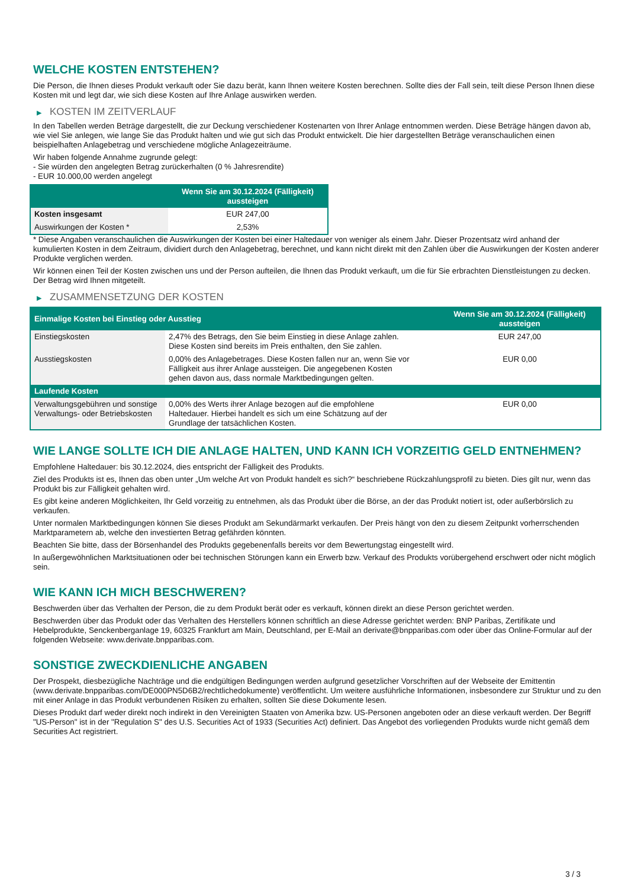WELCHE KOSTEN ENTSTEHEN?
Die Person, die Ihnen dieses Produkt verkauft oder Sie dazu berät, kann Ihnen weitere Kosten berechnen. Sollte dies der Fall sein, teilt diese Person Ihnen diese Kosten mit und legt dar, wie sich diese Kosten auf Ihre Anlage auswirken werden.
▶ KOSTEN IM ZEITVERLAUF
In den Tabellen werden Beträge dargestellt, die zur Deckung verschiedener Kostenarten von Ihrer Anlage entnommen werden. Diese Beträge hängen davon ab, wie viel Sie anlegen, wie lange Sie das Produkt halten und wie gut sich das Produkt entwickelt. Die hier dargestellten Beträge veranschaulichen einen beispielhaften Anlagebetrag und verschiedene mögliche Anlagezeiträume.
Wir haben folgende Annahme zugrunde gelegt:
- Sie würden den angelegten Betrag zurückerhalten (0 % Jahresrendite)
- EUR 10.000,00 werden angelegt
| | Wenn Sie am 30.12.2024 (Fälligkeit) aussteigen |
| --- | --- |
| Kosten insgesamt | EUR 247,00 |
| Auswirkungen der Kosten * | 2,53% |
* Diese Angaben veranschaulichen die Auswirkungen der Kosten bei einer Haltedauer von weniger als einem Jahr. Dieser Prozentsatz wird anhand der kumulierten Kosten in dem Zeitraum, dividiert durch den Anlagebetrag, berechnet, und kann nicht direkt mit den Zahlen über die Auswirkungen der Kosten anderer Produkte verglichen werden.
Wir können einen Teil der Kosten zwischen uns und der Person aufteilen, die Ihnen das Produkt verkauft, um die für Sie erbrachten Dienstleistungen zu decken. Der Betrag wird Ihnen mitgeteilt.
▶ ZUSAMMENSETZUNG DER KOSTEN
| Einmalige Kosten bei Einstieg oder Ausstieg | | Wenn Sie am 30.12.2024 (Fälligkeit) aussteigen |
| --- | --- | --- |
| Einstiegskosten | 2,47% des Betrags, den Sie beim Einstieg in diese Anlage zahlen. Diese Kosten sind bereits im Preis enthalten, den Sie zahlen. | EUR 247,00 |
| Ausstiegskosten | 0,00% des Anlagebetrages. Diese Kosten fallen nur an, wenn Sie vor Fälligkeit aus ihrer Anlage aussteigen. Die angegebenen Kosten gehen davon aus, dass normale Marktbedingungen gelten. | EUR 0,00 |
| Laufende Kosten | | |
| Verwaltungsgebühren und sonstige Verwaltungs- oder Betriebskosten | 0,00% des Werts ihrer Anlage bezogen auf die empfohlene Haltedauer. Hierbei handelt es sich um eine Schätzung auf der Grundlage der tatsächlichen Kosten. | EUR 0,00 |
WIE LANGE SOLLTE ICH DIE ANLAGE HALTEN, UND KANN ICH VORZEITIG GELD ENTNEHMEN?
Empfohlene Haltedauer: bis 30.12.2024, dies entspricht der Fälligkeit des Produkts.
Ziel des Produkts ist es, Ihnen das oben unter „Um welche Art von Produkt handelt es sich?“ beschriebene Rückzahlungsprofil zu bieten. Dies gilt nur, wenn das Produkt bis zur Fälligkeit gehalten wird.
Es gibt keine anderen Möglichkeiten, Ihr Geld vorzeitig zu entnehmen, als das Produkt über die Börse, an der das Produkt notiert ist, oder außerbörslich zu verkaufen.
Unter normalen Marktbedingungen können Sie dieses Produkt am Sekundärmarkt verkaufen. Der Preis hängt von den zu diesem Zeitpunkt vorherrschenden Marktparametern ab, welche den investierten Betrag gefährden könnten.
Beachten Sie bitte, dass der Börsenhandel des Produkts gegebenenfalls bereits vor dem Bewertungstag eingestellt wird.
In außergewöhnlichen Marktsituationen oder bei technischen Störungen kann ein Erwerb bzw. Verkauf des Produkts vorübergehend erschwert oder nicht möglich sein.
WIE KANN ICH MICH BESCHWEREN?
Beschwerden über das Verhalten der Person, die zu dem Produkt berät oder es verkauft, können direkt an diese Person gerichtet werden.
Beschwerden über das Produkt oder das Verhalten des Herstellers können schriftlich an diese Adresse gerichtet werden: BNP Paribas, Zertifikate und Hebelprodukte, Senckenberganlage 19, 60325 Frankfurt am Main, Deutschland, per E-Mail an derivate@bnpparibas.com oder über das Online-Formular auf der folgenden Webseite: www.derivate.bnpparibas.com.
SONSTIGE ZWECKDIENLICHE ANGABEN
Der Prospekt, diesbezügliche Nachträge und die endgültigen Bedingungen werden aufgrund gesetzlicher Vorschriften auf der Webseite der Emittentin (www.derivate.bnpparibas.com/DE000PN5D6B2/rechtlichedokumente) veröffentlicht. Um weitere ausführliche Informationen, insbesondere zur Struktur und zu den mit einer Anlage in das Produkt verbundenen Risiken zu erhalten, sollten Sie diese Dokumente lesen.
Dieses Produkt darf weder direkt noch indirekt in den Vereinigten Staaten von Amerika bzw. US-Personen angeboten oder an diese verkauft werden. Der Begriff "US-Person" ist in der "Regulation S" des U.S. Securities Act of 1933 (Securities Act) definiert. Das Angebot des vorliegenden Produkts wurde nicht gemäß dem Securities Act registriert.
3 / 3